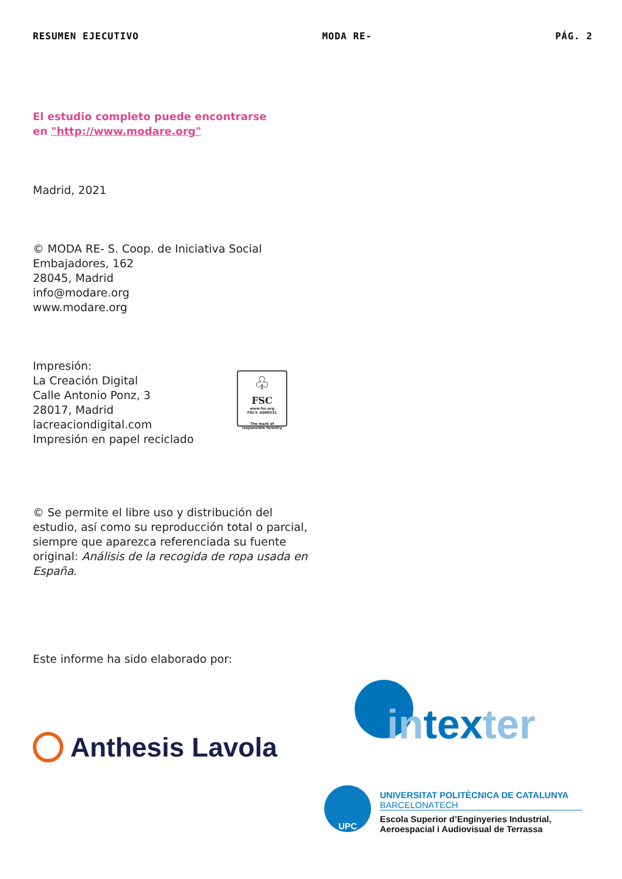RESUMEN EJECUTIVO MODA RE- PÁG. 2
El estudio completo puede encontrarse
en "http://www.modare.org"
Madrid, 2021
© MODA RE- S. Coop. de Iniciativa Social
Embajadores, 162
28045, Madrid
info@modare.org
www.modare.org
Impresión:
La Creación Digital
Calle Antonio Ponz, 3
28017, Madrid
lacreaciondigital.com
Impresión en papel reciclado
♧
FSC
www.fsc.org
FSC® A000531
The mark of responsible forestry
© Se permite el libre uso y distribución del estudio, así como su reproducción total o parcial, siempre que aparezca referenciada su fuente original: Análisis de la recogida de ropa usada en España.
Este informe ha sido elaborado por:
Anthesis Lavola intexter
UPC
UNIVERSITAT POLITÈCNICA DE CATALUNYA
BARCELONATECH
Escola Superior d’Enginyeries Industrial,
Aeroespacial i Audiovisual de Terrassa